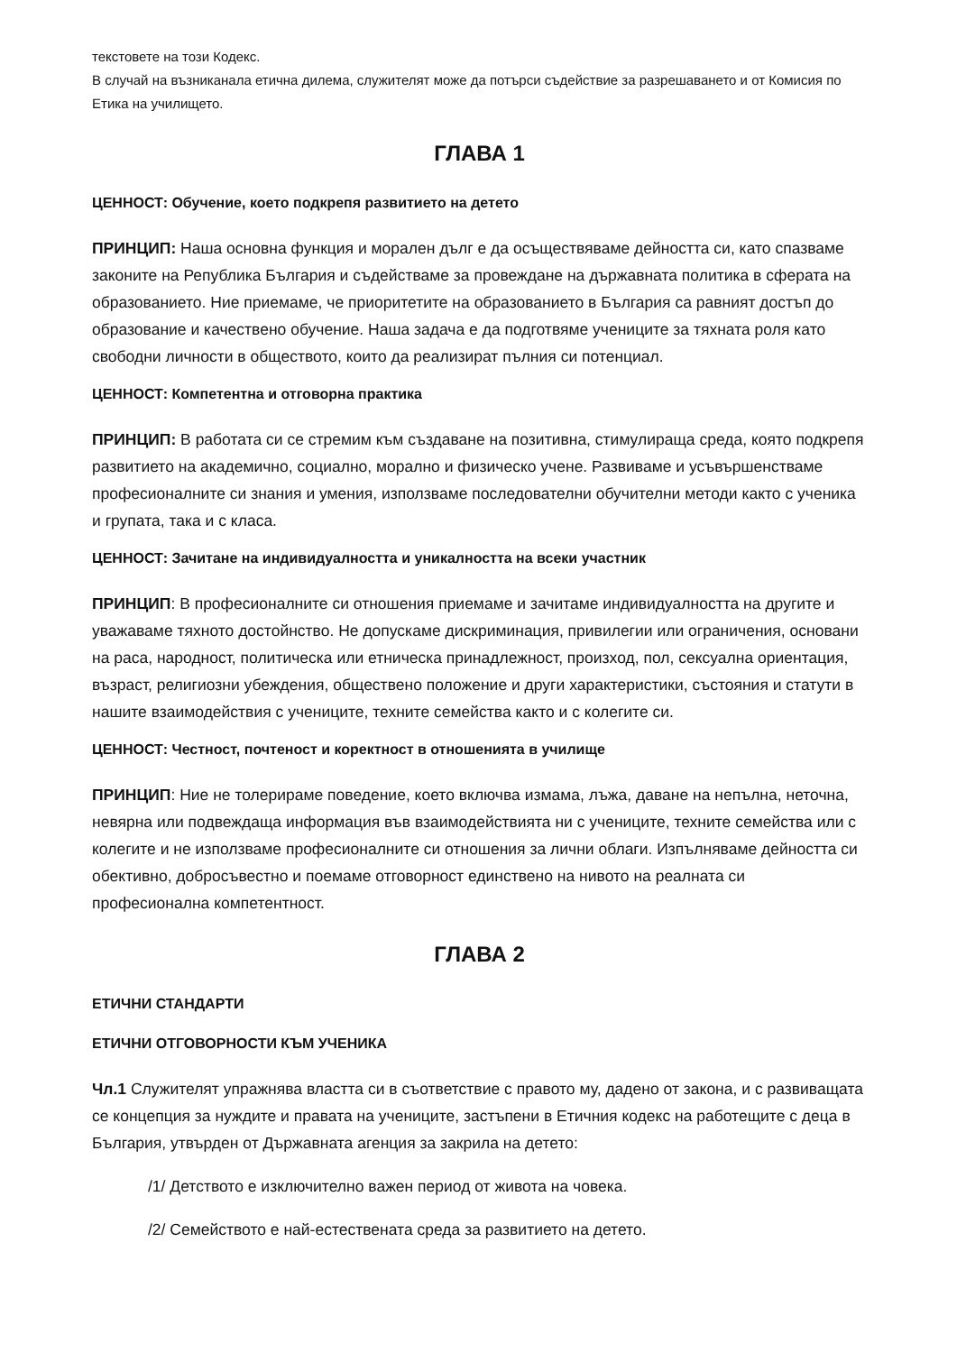текстовете на този Кодекс.
В случай на възниканала етична дилема, служителят може да потърси съдействие за разрешаването и от Комисия по Етика на училището.
ГЛАВА 1
ЦЕННОСТ: Обучение, което подкрепя развитието на детето
ПРИНЦИП: Наша основна функция и морален дълг е да осъществяваме дейността си, като спазваме законите на Република България и съдействаме за провеждане на държавната политика в сферата на образованието. Ние приемаме, че приоритетите на образованието в България са равният достъп до образование и качествено обучение. Наша задача е да подготвяме учениците за тяхната роля като свободни личности в обществото, които да реализират пълния си потенциал.
ЦЕННОСТ: Компетентна и отговорна практика
ПРИНЦИП: В работата си се стремим към създаване на позитивна, стимулираща среда, която подкрепя развитието на академично, социално, морално и физическо учене. Развиваме и усъвършенстваме професионалните си знания и умения, използваме последователни обучителни методи както с ученика и групата, така и с класа.
ЦЕННОСТ: Зачитане на индивидуалността и уникалността на всеки участник
ПРИНЦИП: В професионалните си отношения приемаме и зачитаме индивидуалността на другите и уважаваме тяхното достойнство. Не допускаме дискриминация, привилегии или ограничения, основани на раса, народност, политическа или етническа принадлежност, произход, пол, сексуална ориентация, възраст, религиозни убеждения, обществено положение и други характеристики, състояния и статути в нашите взаимодействия с учениците, техните семейства както и с колегите си.
ЦЕННОСТ: Честност, почтеност и коректност в отношенията в училище
ПРИНЦИП: Ние не толерираме поведение, което включва измама, лъжа, даване на непълна, неточна, невярна или подвеждаща информация във взаимодействията ни с учениците, техните семейства или с колегите и не използваме професионалните си отношения за лични облаги. Изпълняваме дейността си обективно, добросъвестно и поемаме отговорност единствено на нивото на реалната си професионална компетентност.
ГЛАВА 2
ЕТИЧНИ СТАНДАРТИ
ЕТИЧНИ ОТГОВОРНОСТИ КЪМ УЧЕНИКА
Чл.1 Служителят упражнява властта си в съответствие с правото му, дадено от закона, и с развиващата се концепция за нуждите и правата на учениците, застъпени в Етичния кодекс на работещите с деца в България, утвърден от Държавната агенция за закрила на детето:
/1/ Детството е изключително важен период от живота на човека.
/2/ Семейството е най-естествената среда за развитието на детето.